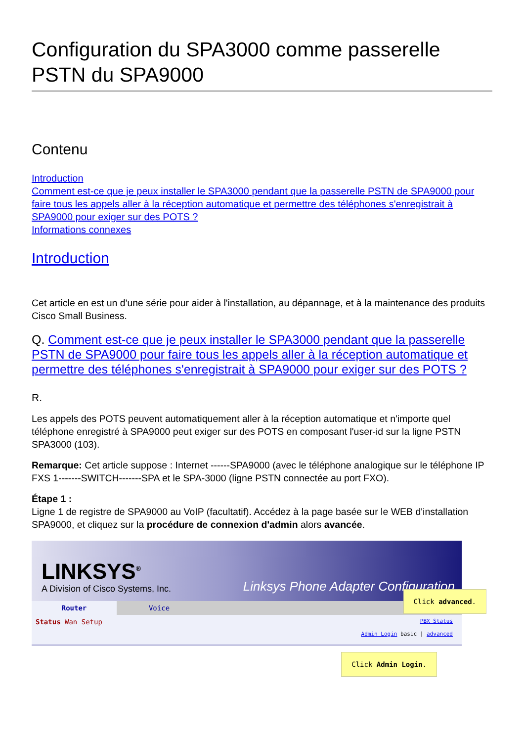Configuration du SPA3000 comme passerelle PSTN du SPA9000
Contenu
Introduction
Comment est-ce que je peux installer le SPA3000 pendant que la passerelle PSTN de SPA9000 pour faire tous les appels aller à la réception automatique et permettre des téléphones s'enregistrait à SPA9000 pour exiger sur des POTS ?
Informations connexes
Introduction
Cet article en est un d'une série pour aider à l'installation, au dépannage, et à la maintenance des produits Cisco Small Business.
Q. Comment est-ce que je peux installer le SPA3000 pendant que la passerelle PSTN de SPA9000 pour faire tous les appels aller à la réception automatique et permettre des téléphones s'enregistrait à SPA9000 pour exiger sur des POTS ?
R.
Les appels des POTS peuvent automatiquement aller à la réception automatique et n'importe quel téléphone enregistré à SPA9000 peut exiger sur des POTS en composant l'user-id sur la ligne PSTN SPA3000 (103).
Remarque: Cet article suppose : Internet ------SPA9000 (avec le téléphone analogique sur le téléphone IP FXS 1-------SWITCH-------SPA et le SPA-3000 (ligne PSTN connectée au port FXO).
Étape 1 :
Ligne 1 de registre de SPA9000 au VoIP (facultatif). Accédez à la page basée sur le WEB d'installation SPA9000, et cliquez sur la procédure de connexion d'admin alors avancée.
LINKSYS<sup>®</sup>
A Division of Cisco Systems, Inc.
Linksys Phone Adapter Configuration
Router Voice
Status Wan Setup PBX Status
Admin Login basic | advanced
Click advanced.
Click Admin Login.